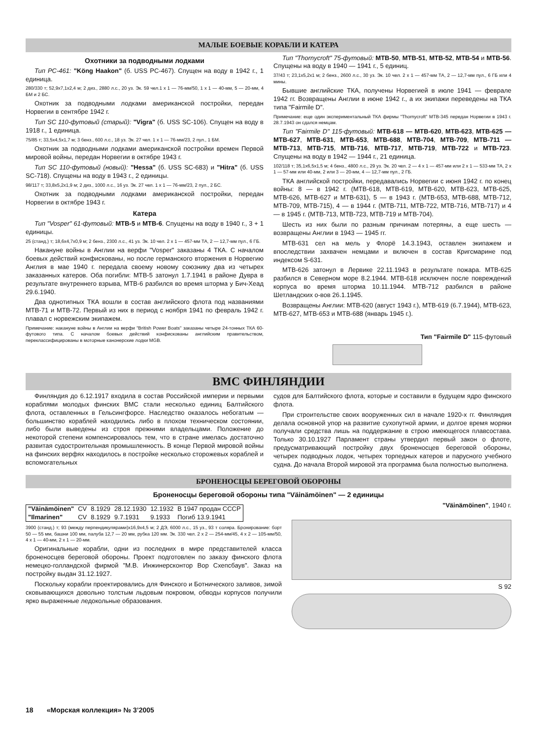МАЛЫЕ БОЕВЫЕ КОРАБЛИ И КАТЕРА
Охотники за подводными лодками
Тип PC-461: "Köng Haakon" (б. USS PC-467). Спущен на воду в 1942 г., 1 единица.
280/330 т; 52,9x7,1x2,4 м; 2 диз., 2880 л.с., 20 уз. Эк. 59 чел.1 х 1 — 76-мм/50, 1 х 1 — 40-мм, 5 — 20-мм, 4 БМ и 2 БС.
Охотник за подводными лодками американской постройки, передан Норвегии в сентябре 1942 г.
Тип SC 110-футовый (старый): "Vigra" (б. USS SC-106). Спущен на воду в 1918 г., 1 единица.
75/85 т; 33,5x4,5x1,7 м; 3 бенз., 600 л.с., 18 уз. Эк. 27 чел. 1 х 1 — 76-мм/23, 2 пул., 1 БМ.
Охотник за подводными лодками американской постройки времен Первой мировой войны, передан Норвегии в октябре 1943 г.
Тип SC 110-футовый (новый): "Hessa" (б. USS SC-683) и "Hitra" (б. USS SC-718). Спущены на воду в 1943 г., 2 единицы.
98/117 т; 33,8x5,2x1,9 м; 2 диз., 1000 л.с., 16 уз. Эк. 27 чел. 1 х 1 — 76-мм/23, 2 пул., 2 БС.
Охотник за подводными лодками американской постройки, передан Норвегии в октябре 1943 г.
Катера
Тип "Vosper" 61-футовый: МТВ-5 и МТВ-6. Спущены на воду в 1940 г., 3 + 1 единицы.
25 (станд.) т; 18,6x4,7x0,9 м; 2 бенз., 2300 л.с., 41 уз. Эк. 10 чел. 2 х 1 — 457-мм ТА, 2 — 12,7-мм пул., 6 ГБ.
Накануне войны в Англии на верфи "Vosper" заказаны 4 ТКА. С началом боевых действий конфискованы, но после германского вторжения в Норвегию Англия в мае 1940 г. передала своему новому союзнику два из четырех заказанных катеров. Оба погибли: МТВ-5 затонул 1.7.1941 в районе Дувра в результате внутреннего взрыва, МТВ-6 разбился во время шторма у Бич-Хеад 29.6.1940.
Два однотипных ТКА вошли в состав английского флота под названиями МТВ-71 и МТВ-72. Первый из них в период с ноября 1941 по февраль 1942 г. плавал с норвежским экипажем.
Примечание: накануне войны в Англии на верфи "British Power Boats" заказаны четыре 24-тонных ТКА 60-футового типа. С началом боевых действий конфискованы английским правительством, переклассифицированы в моторные канонерские лодки MGB.
Тип "Thornycroft" 75-футовый: МТВ-50, МТВ-51, МТВ-52, МТВ-54 и МТВ-56. Спущены на воду в 1940 — 1941 г., 5 единиц.
37/43 т; 23,1x5,2x1 м; 2 бенз., 2600 л.с., 30 уз. Эк. 10 чел. 2 х 1 — 457-мм ТА, 2 — 12,7-мм пул., 6 ГБ или 4 мины.
Бывшие английские ТКА, получены Норвегией в июле 1941 — феврале 1942 гг. Возвращены Англии в июне 1942 г., а их экипажи переведены на ТКА типа "Fairmile D".
Примечание: еще один экспериментальный ТКА фирмы "Thornycroft" МТВ-345 передан Норвегии в 1943 г. 28.7.1943 он сдался немцам.
Тип "Fairmile D" 115-футовый: МТВ-618 — МТВ-620, МТВ-623, МТВ-625 — МТВ-627, МТВ-631, МТВ-653, МТВ-688, МТВ-704, МТВ-709, МТВ-711 — МТВ-713, МТВ-715, МТВ-716, МТВ-717, МТВ-719, МТВ-722 и МТВ-723. Спущены на воду в 1942 — 1944 г., 21 единица.
102/118 т; 35,1x6,5x1,5 м; 4 бенз., 4800 л.с., 29 уз. Эк. 20 чел. 2 — 4 х 1 — 457-мм или 2 х 1 — 533-мм ТА, 2 х 1 — 57-мм или 40-мм, 2 или 3 — 20-мм, 4 — 12,7-мм пул., 2 ГБ.
ТКА английской постройки, передавались Норвегии с июня 1942 г. по конец войны: 8 — в 1942 г. (МТВ-618, МТВ-619, МТВ-620, МТВ-623, МТВ-625, МТВ-626, МТВ-627 и МТВ-631), 5 — в 1943 г. (МТВ-653, МТВ-688, МТВ-712, МТВ-709, МТВ-715), 4 — в 1944 г. (МТВ-711, МТВ-722, МТВ-716, МТВ-717) и 4 — в 1945 г. (МТВ-713, МТВ-723, МТВ-719 и МТВ-704).
Шесть из них были по разным причинам потеряны, а еще шесть — возвращены Англии в 1943 — 1945 гг.
МТВ-631 сел на мель у Флорё 14.3.1943, оставлен экипажем и впоследствии захвачен немцами и включен в состав Кригсмарине под индексом S-631.
МТВ-626 затонул в Лервике 22.11.1943 в результате пожара. МТВ-625 разбился в Северном море 8.2.1944. МТВ-618 исключен после повреждений корпуса во время шторма 10.11.1944. МТВ-712 разбился в районе Шетландских о-вов 26.1.1945.
Возвращены Англии: МТВ-620 (август 1943 г.), МТВ-619 (6.7.1944), МТВ-623, МТВ-627, МТВ-653 и МТВ-688 (январь 1945 г.).
Тип "Fairmile D" 115-футовый
ВМС ФИНЛЯНДИИ
Финляндия до 6.12.1917 входила в состав Российской империи и первыми кораблями молодых финских ВМС стали несколько единиц Балтийского флота, оставленных в Гельсингфорсе. Наследство оказалось небогатым — большинство кораблей находились либо в плохом техническом состоянии, либо были выведены из строя прежними владельцами. Положение до некоторой степени компенсировалось тем, что в стране имелась достаточно развитая судостроительная промышленность. В конце Первой мировой войны на финских верфях находилось в постройке несколько сторожевых кораблей и вспомогательных
судов для Балтийского флота, которые и составили в будущем ядро финского флота.
При строительстве своих вооруженных сил в начале 1920-х гг. Финляндия делала основной упор на развитие сухопутной армии, и долгое время моряки получали средства лишь на поддержание в строю имеющегося плавсостава. Только 30.10.1927 Парламент страны утвердил первый закон о флоте, предусматривающий постройку двух броненосцев береговой обороны, четырех подводных лодок, четырех торпедных катеров и парусного учебного судна. До начала Второй мировой эта программа была полностью выполнена.
БРОНЕНОСЦЫ БЕРЕГОВОЙ ОБОРОНЫ
Броненосцы береговой обороны типа "Väinämöinen" — 2 единицы
| "Väinämöinen" | CV | 8.1929 | 28.12.1930 | 12.1932 | В 1947 продан СССР |
| "Ilmarinen" | CV | 8.1929 | 9.7.1931 | 9.1933 | Погиб 13.9.1941 |
3900 (станд.) т; 93 (между перпендикулярами)x16,9x4,5 м; 2 ДЭ, 6000 л.с., 15 уз., 93 т соляра. Бронирование: борт 50 — 55 мм, башни 100 мм, палуба 12,7 — 20 мм, рубка 120 мм. Эк. 330 чел. 2 х 2 — 254-мм/45, 4 х 2 — 105-мм/50, 4 х 1 — 40-мм, 2 х 1 — 20-мм.
Оригинальные корабли, одни из последних в мире представителей класса броненосцев береговой обороны. Проект подготовлен по заказу финского флота немецко-голландской фирмой "М.В. Инжинерсконтор Вор Схепсбаув". Заказ на постройку выдан 31.12.1927.
Поскольку корабли проектировались для Финского и Ботнического заливов, зимой сковывающихся довольно толстым льдовым покровом, обводы корпусов получили ярко выраженные ледокольные образования.
"Väinämöinen", 1940 г.
S 92
18 «Морская коллекция» № 3’2005